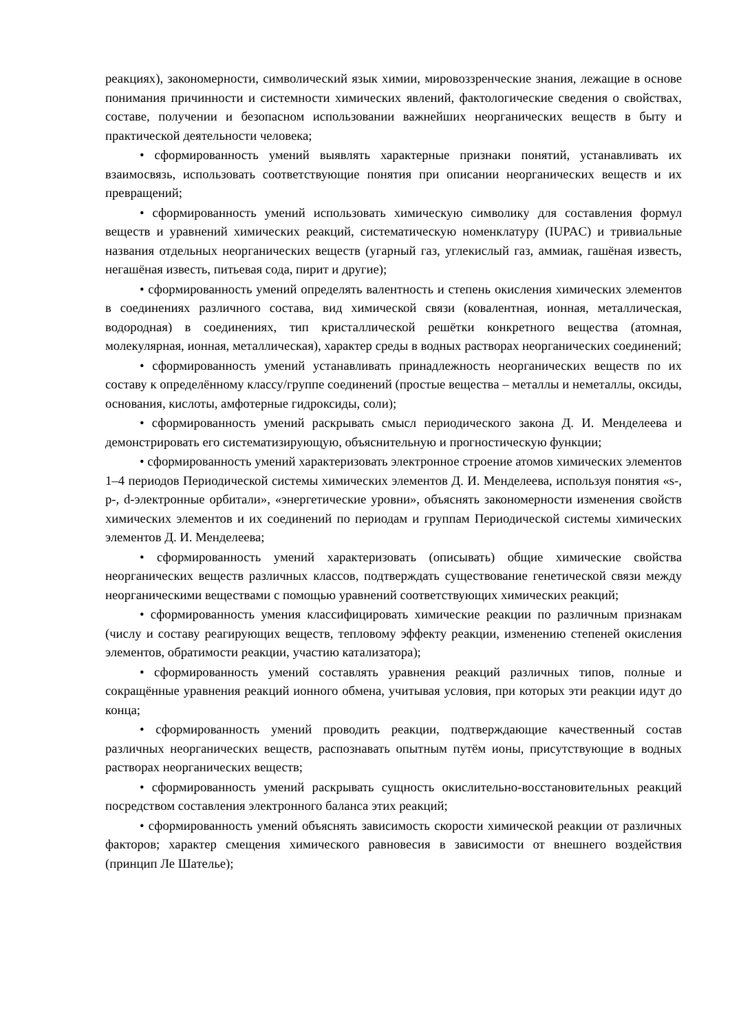реакциях), закономерности, символический язык химии, мировоззренческие знания, лежащие в основе понимания причинности и системности химических явлений, фактологические сведения о свойствах, составе, получении и безопасном использовании важнейших неорганических веществ в быту и практической деятельности человека;
• сформированность умений выявлять характерные признаки понятий, устанавливать их взаимосвязь, использовать соответствующие понятия при описании неорганических веществ и их превращений;
• сформированность умений использовать химическую символику для составления формул веществ и уравнений химических реакций, систематическую номенклатуру (IUPAC) и тривиальные названия отдельных неорганических веществ (угарный газ, углекислый газ, аммиак, гашёная известь, негашёная известь, питьевая сода, пирит и другие);
• сформированность умений определять валентность и степень окисления химических элементов в соединениях различного состава, вид химической связи (ковалентная, ионная, металлическая, водородная) в соединениях, тип кристаллической решётки конкретного вещества (атомная, молекулярная, ионная, металлическая), характер среды в водных растворах неорганических соединений;
• сформированность умений устанавливать принадлежность неорганических веществ по их составу к определённому классу/группе соединений (простые вещества – металлы и неметаллы, оксиды, основания, кислоты, амфотерные гидроксиды, соли);
• сформированность умений раскрывать смысл периодического закона Д. И. Менделеева и демонстрировать его систематизирующую, объяснительную и прогностическую функции;
• сформированность умений характеризовать электронное строение атомов химических элементов 1–4 периодов Периодической системы химических элементов Д. И. Менделеева, используя понятия «s-, p-, d-электронные орбитали», «энергетические уровни», объяснять закономерности изменения свойств химических элементов и их соединений по периодам и группам Периодической системы химических элементов Д. И. Менделеева;
• сформированность умений характеризовать (описывать) общие химические свойства неорганических веществ различных классов, подтверждать существование генетической связи между неорганическими веществами с помощью уравнений соответствующих химических реакций;
• сформированность умения классифицировать химические реакции по различным признакам (числу и составу реагирующих веществ, тепловому эффекту реакции, изменению степеней окисления элементов, обратимости реакции, участию катализатора);
• сформированность умений составлять уравнения реакций различных типов, полные и сокращённые уравнения реакций ионного обмена, учитывая условия, при которых эти реакции идут до конца;
• сформированность умений проводить реакции, подтверждающие качественный состав различных неорганических веществ, распознавать опытным путём ионы, присутствующие в водных растворах неорганических веществ;
• сформированность умений раскрывать сущность окислительно-восстановительных реакций посредством составления электронного баланса этих реакций;
• сформированность умений объяснять зависимость скорости химической реакции от различных факторов; характер смещения химического равновесия в зависимости от внешнего воздействия (принцип Ле Шателье);